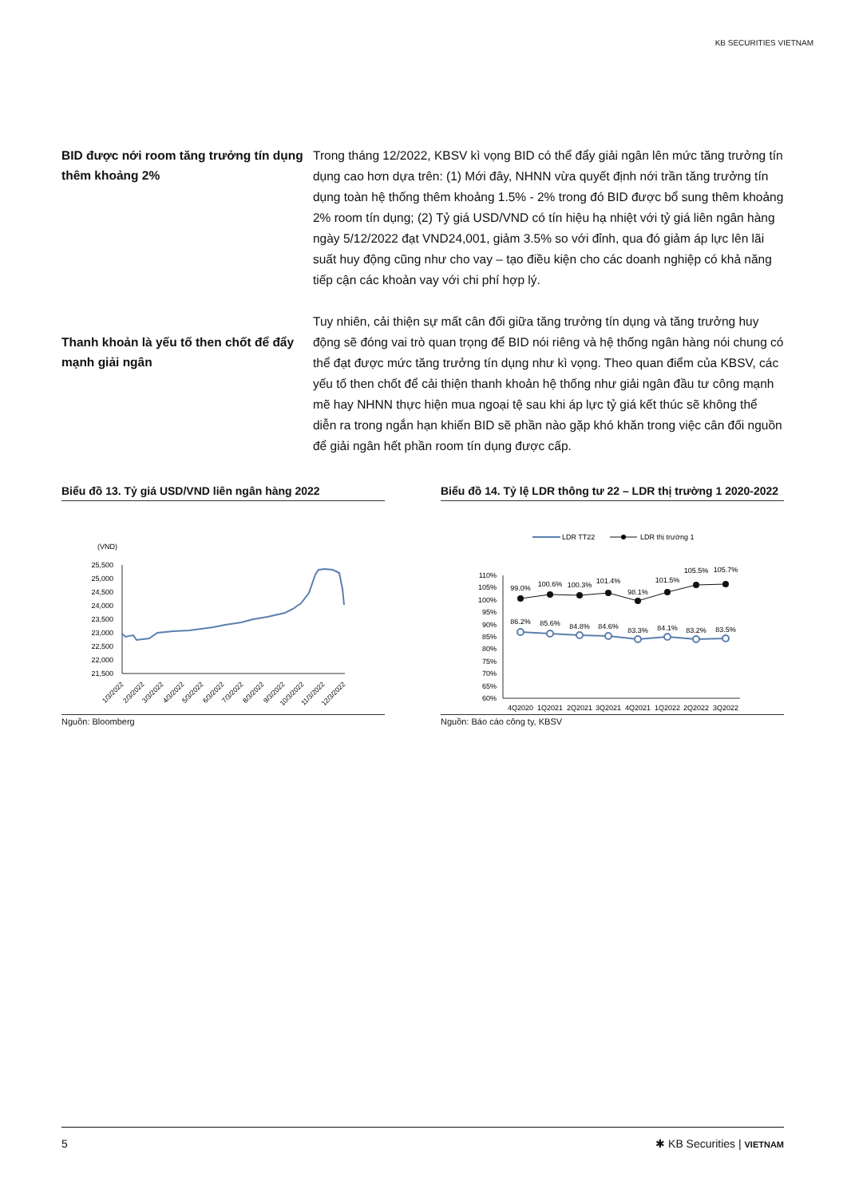KB SECURITIES VIETNAM
BID được nới room tăng trưởng tín dụng thêm khoảng 2%
Trong tháng 12/2022, KBSV kì vọng BID có thể đẩy giải ngân lên mức tăng trưởng tín dụng cao hơn dựa trên: (1) Mới đây, NHNN vừa quyết định nới trần tăng trưởng tín dụng toàn hệ thống thêm khoảng 1.5% - 2% trong đó BID được bổ sung thêm khoảng 2% room tín dụng; (2) Tỷ giá USD/VND có tín hiệu hạ nhiệt với tỷ giá liên ngân hàng ngày 5/12/2022 đạt VND24,001, giảm 3.5% so với đỉnh, qua đó giảm áp lực lên lãi suất huy động cũng như cho vay – tạo điều kiện cho các doanh nghiệp có khả năng tiếp cận các khoản vay với chi phí hợp lý.
Thanh khoản là yếu tố then chốt để đẩy mạnh giải ngân
Tuy nhiên, cải thiện sự mất cân đối giữa tăng trưởng tín dụng và tăng trưởng huy động sẽ đóng vai trò quan trọng để BID nói riêng và hệ thống ngân hàng nói chung có thể đạt được mức tăng trưởng tín dụng như kì vọng. Theo quan điểm của KBSV, các yếu tố then chốt để cải thiện thanh khoản hệ thống như giải ngân đầu tư công mạnh mẽ hay NHNN thực hiện mua ngoại tệ sau khi áp lực tỷ giá kết thúc sẽ không thể diễn ra trong ngắn hạn khiến BID sẽ phần nào gặp khó khăn trong việc cân đối nguồn để giải ngân hết phần room tín dụng được cấp.
Biểu đồ 13. Tỷ giá USD/VND liên ngân hàng 2022
(VND)
25,500
25,000
24,500
24,000
23,500
23,000
22,500
22,000
21,500
1/3/2022
2/3/2022
3/3/2022
4/3/2022
5/3/2022
6/3/2022
7/3/2022
8/3/2022
9/3/2022
10/3/2022
11/3/2022
12/3/2022
Nguồn: Bloomberg
Biểu đồ 14. Tỷ lệ LDR thông tư 22 – LDR thị trường 1 2020-2022
LDR TT22
LDR thị trường 1
110%
105%
100%
95%
90%
85%
80%
75%
70%
65%
60%
99.0%
100.6%
100.3%
101.4%
98.1%
101.5%
105.5%
105.7%
86.2%
85.6%
84.8%
84.6%
83.3%
84.1%
83.2%
83.5%
4Q2020
1Q2021
2Q2021
3Q2021
4Q2021
1Q2022
2Q2022
3Q2022
Nguồn: Báo cáo công ty, KBSV
5 ✱ KB Securities | VIETNAM